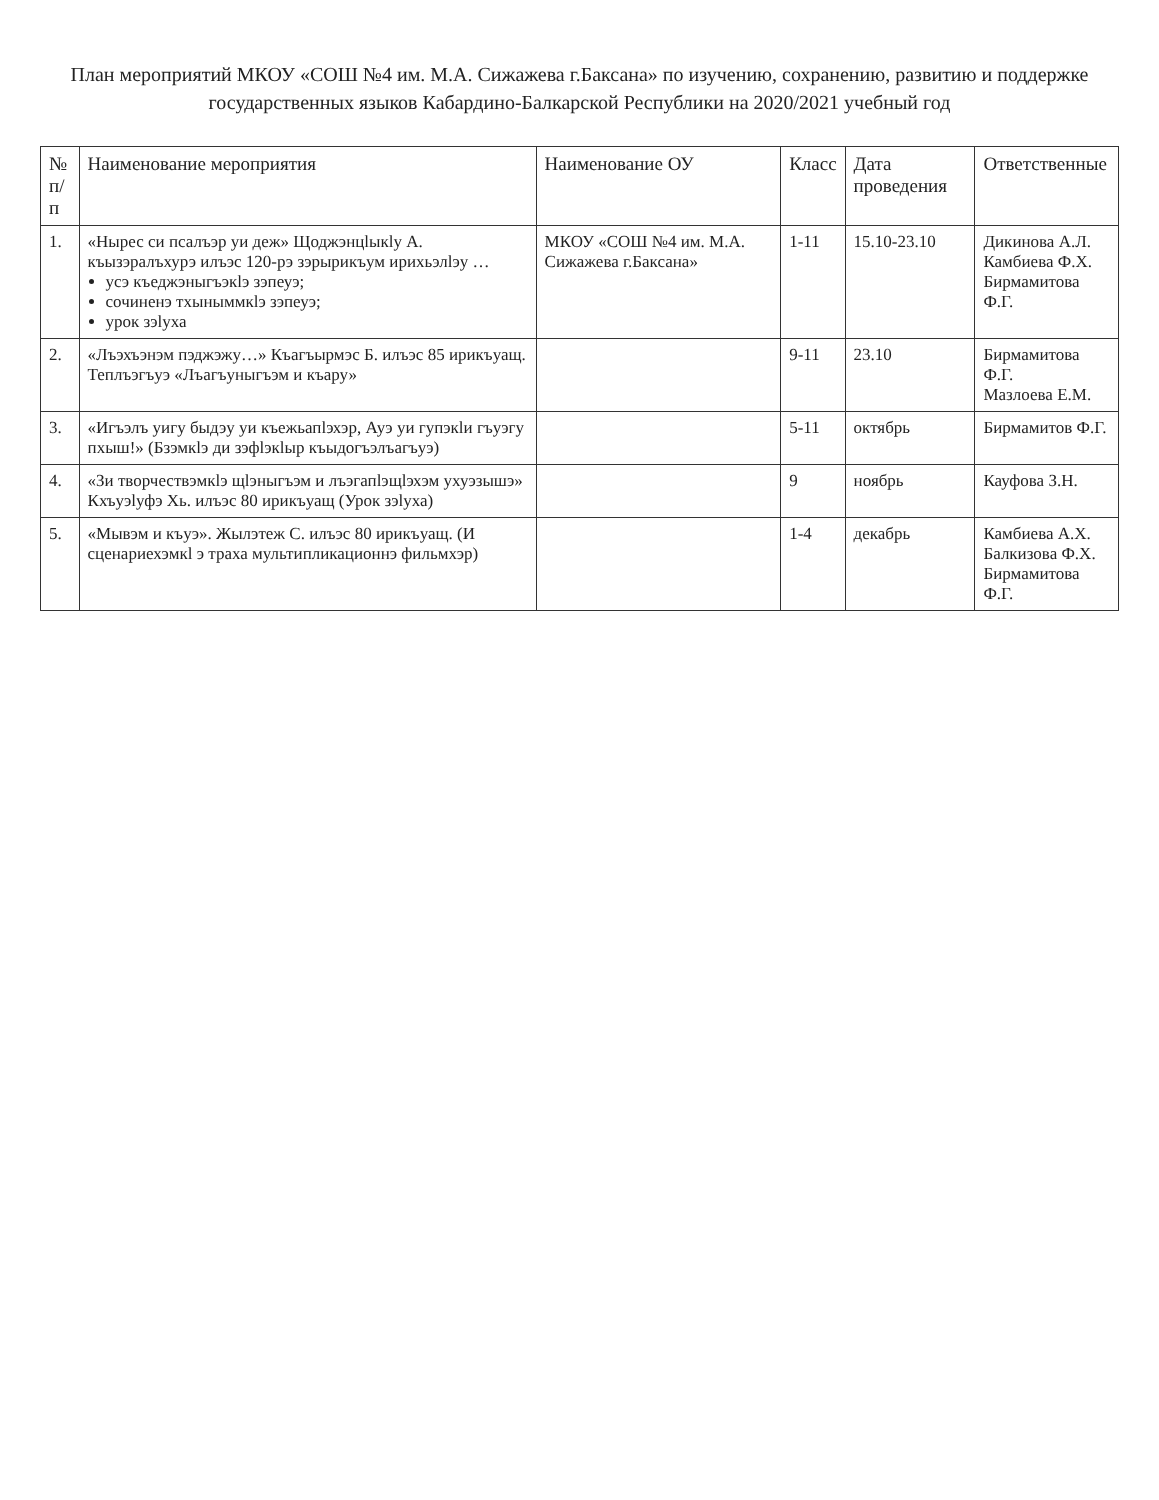План мероприятий МКОУ «СОШ №4 им. М.А. Сижажева г.Баксана» по изучению, сохранению, развитию и поддержке
государственных языков Кабардино-Балкарской Республики на 2020/2021 учебный год
| № п/п | Наименование мероприятия | Наименование ОУ | Класс | Дата проведения | Ответственные |
| --- | --- | --- | --- | --- | --- |
| 1. | «Нырес си псалъэр уи деж» Щоджэнцӏыкӏу А. къызэралъхурэ илъэс 120-рэ зэрырикъум ирихьэлӏэу … усэ къеджэныгъэкӏэ зэпеуэ; сочиненэ тхыныммкӏэ зэпеуэ; урок зэӏуха | МКОУ «СОШ №4 им. М.А. Сижажева г.Баксана» | 1-11 | 15.10-23.10 | Дикинова А.Л. Камбиева Ф.Х. Бирмамитова Ф.Г. |
| 2. | «Лъэхъэнэм пэджэжу…» Къагъырмэс Б. илъэс 85 ирикъуащ. Теплъэгъуэ «Лъагъуныгъэм и къару» | | 9-11 | 23.10 | Бирмамитова Ф.Г. Мазлоева Е.М. |
| 3. | «Игъэлъ уигу быдэу уи къежьапӏэхэр, Ауэ уи гупэкӏи гъуэгу пхыш!» (Бзэмкӏэ ди зэфӏэкӏыр къыдогъэлъагъуэ) | | 5-11 | октябрь | Бирмамитов Ф.Г. |
| 4. | «Зи творчествэмкӏэ щӏэныгъэм и лъэгапӏэщӏэхэм ухуэзышэ» Кхъуэӏуфэ Хь. илъэс 80 ирикъуащ (Урок зэӏуха) | | 9 | ноябрь | Кауфова З.Н. |
| 5. | «Мывэм и къуэ». Жылэтеж С. илъэс 80 ирикъуащ. (И сценариехэмкӏ э траха мультипликационнэ фильмхэр) | | 1-4 | декабрь | Камбиева А.Х. Балкизова Ф.Х. Бирмамитова Ф.Г. |